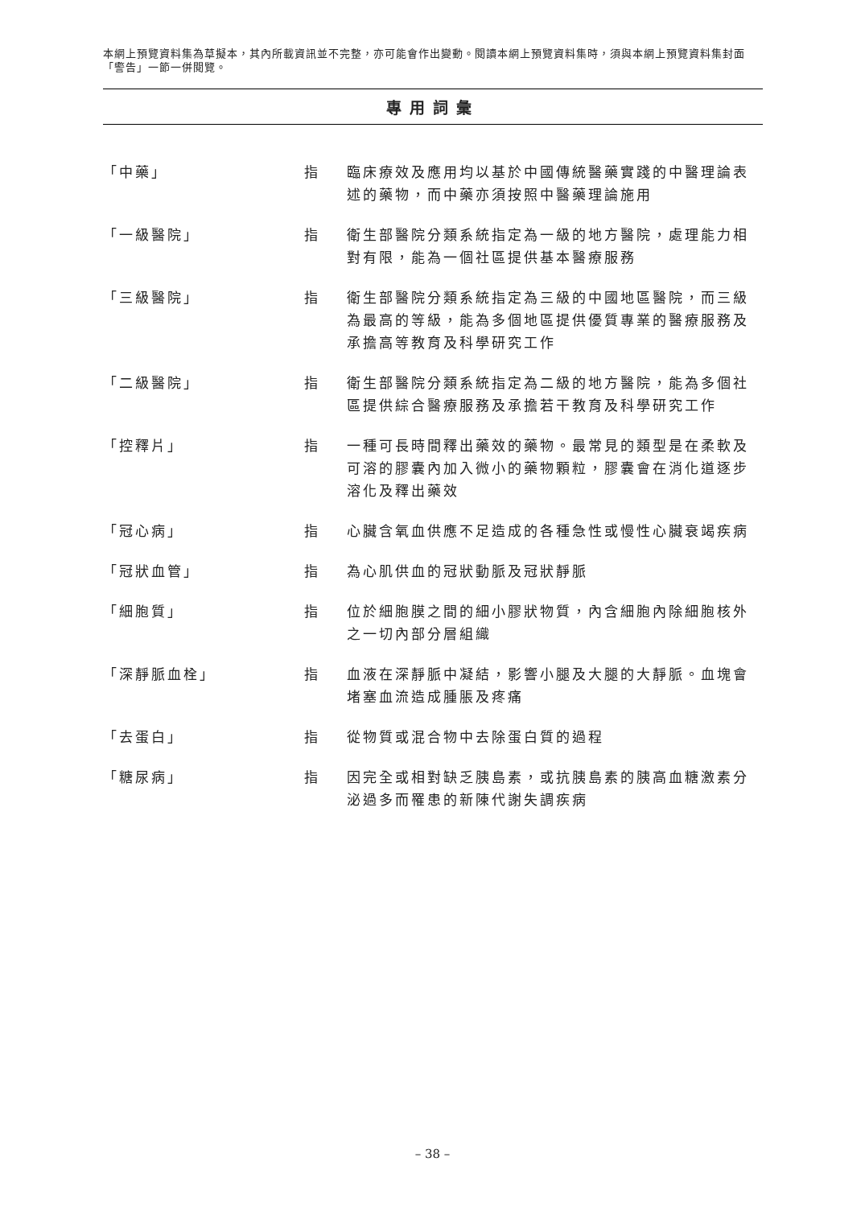本網上預覽資料集為草擬本，其內所載資訊並不完整，亦可能會作出變動。閱讀本網上預覽資料集時，須與本網上預覽資料集封面「警告」一節一併閱覽。
專用詞彙
| 「中藥」 | 指 | 臨床療效及應用均以基於中國傳統醫藥實踐的中醫理論表述的藥物，而中藥亦須按照中醫藥理論施用 |
| 「一級醫院」 | 指 | 衛生部醫院分類系統指定為一級的地方醫院，處理能力相對有限，能為一個社區提供基本醫療服務 |
| 「三級醫院」 | 指 | 衛生部醫院分類系統指定為三級的中國地區醫院，而三級為最高的等級，能為多個地區提供優質專業的醫療服務及承擔高等教育及科學研究工作 |
| 「二級醫院」 | 指 | 衛生部醫院分類系統指定為二級的地方醫院，能為多個社區提供綜合醫療服務及承擔若干教育及科學研究工作 |
| 「控釋片」 | 指 | 一種可長時間釋出藥效的藥物。最常見的類型是在柔軟及可溶的膠囊內加入微小的藥物顆粒，膠囊會在消化道逐步溶化及釋出藥效 |
| 「冠心病」 | 指 | 心臟含氧血供應不足造成的各種急性或慢性心臟衰竭疾病 |
| 「冠狀血管」 | 指 | 為心肌供血的冠狀動脈及冠狀靜脈 |
| 「細胞質」 | 指 | 位於細胞膜之間的細小膠狀物質，內含細胞內除細胞核外之一切內部分層組織 |
| 「深靜脈血栓」 | 指 | 血液在深靜脈中凝結，影響小腿及大腿的大靜脈。血塊會堵塞血流造成腫脹及疼痛 |
| 「去蛋白」 | 指 | 從物質或混合物中去除蛋白質的過程 |
| 「糖尿病」 | 指 | 因完全或相對缺乏胰島素，或抗胰島素的胰高血糖激素分泌過多而罹患的新陳代謝失調疾病 |
– 38 –